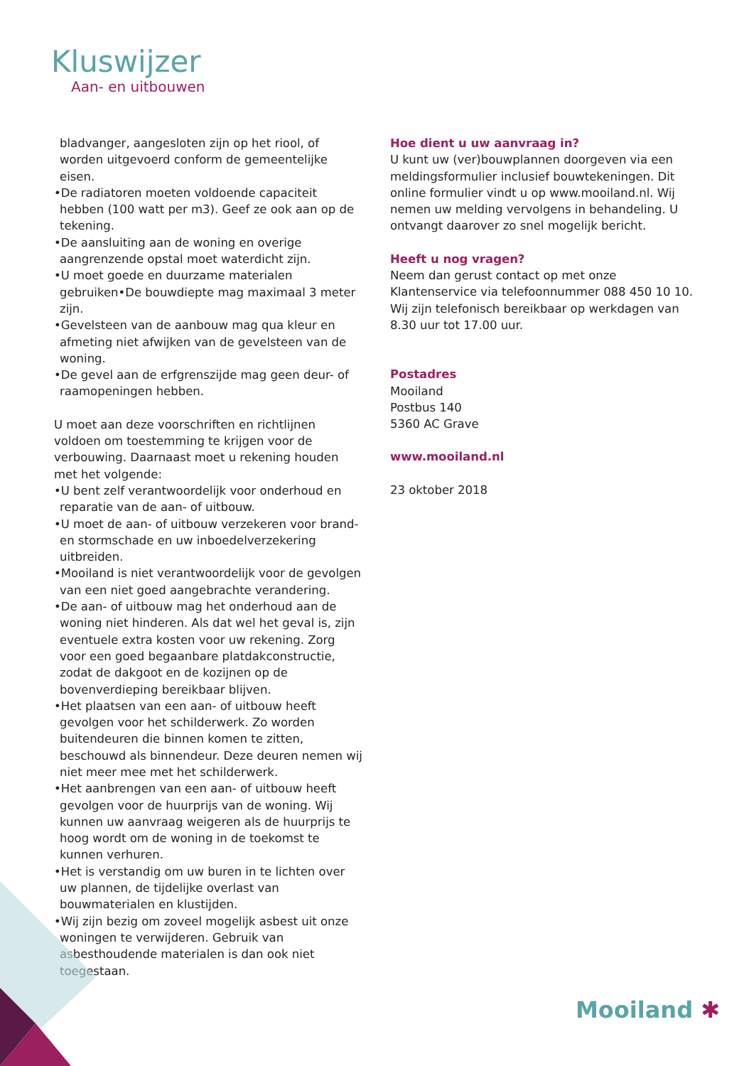Kluswijzer
Aan- en uitbouwen
bladvanger, aangesloten zijn op het riool, of worden uitgevoerd conform de gemeentelijke eisen.
•De radiatoren moeten voldoende capaciteit hebben (100 watt per m3). Geef ze ook aan op de tekening.
•De aansluiting aan de woning en overige aangrenzende opstal moet waterdicht zijn.
•U moet goede en duurzame materialen gebruiken•De bouwdiepte mag maximaal 3 meter zijn.
•Gevelsteen van de aanbouw mag qua kleur en afmeting niet afwijken van de gevelsteen van de woning.
•De gevel aan de erfgrenszijde mag geen deur- of raamopeningen hebben.
U moet aan deze voorschriften en richtlijnen voldoen om toestemming te krijgen voor de verbouwing. Daarnaast moet u rekening houden met het volgende:
•U bent zelf verantwoordelijk voor onderhoud en reparatie van de aan- of uitbouw.
•U moet de aan- of uitbouw verzekeren voor brand- en stormschade en uw inboedelverzekering uitbreiden.
•Mooiland is niet verantwoordelijk voor de gevolgen van een niet goed aangebrachte verandering.
•De aan- of uitbouw mag het onderhoud aan de woning niet hinderen. Als dat wel het geval is, zijn eventuele extra kosten voor uw rekening. Zorg voor een goed begaanbare platdakconstructie, zodat de dakgoot en de kozijnen op de bovenverdieping bereikbaar blijven.
•Het plaatsen van een aan- of uitbouw heeft gevolgen voor het schilderwerk. Zo worden buitendeuren die binnen komen te zitten, beschouwd als binnendeur. Deze deuren nemen wij niet meer mee met het schilderwerk.
•Het aanbrengen van een aan- of uitbouw heeft gevolgen voor de huurprijs van de woning. Wij kunnen uw aanvraag weigeren als de huurprijs te hoog wordt om de woning in de toekomst te kunnen verhuren.
•Het is verstandig om uw buren in te lichten over uw plannen, de tijdelijke overlast van bouwmaterialen en klustijden.
•Wij zijn bezig om zoveel mogelijk asbest uit onze woningen te verwijderen. Gebruik van asbesthoudende materialen is dan ook niet toegestaan.
Hoe dient u uw aanvraag in?
U kunt uw (ver)bouwplannen doorgeven via een meldingsformulier inclusief bouwtekeningen. Dit online formulier vindt u op www.mooiland.nl. Wij nemen uw melding vervolgens in behandeling. U ontvangt daarover zo snel mogelijk bericht.
Heeft u nog vragen?
Neem dan gerust contact op met onze Klantenservice via telefoonnummer 088 450 10 10. Wij zijn telefonisch bereikbaar op werkdagen van 8.30 uur tot 17.00 uur.
Postadres
Mooiland
Postbus 140
5360 AC Grave
www.mooiland.nl
23 oktober 2018
Mooiland ✱